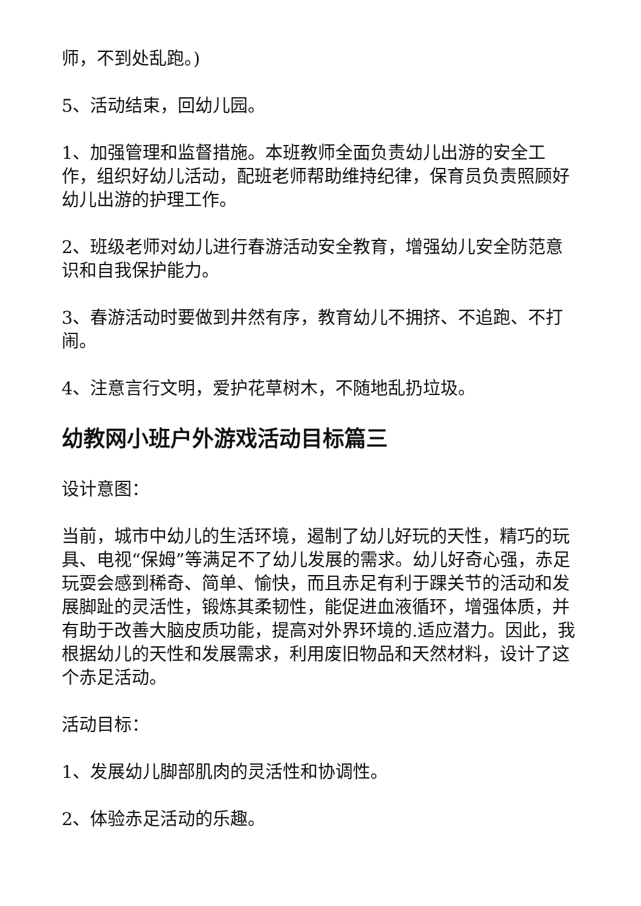师，不到处乱跑。)
5、活动结束，回幼儿园。
1、加强管理和监督措施。本班教师全面负责幼儿出游的安全工作，组织好幼儿活动，配班老师帮助维持纪律，保育员负责照顾好幼儿出游的护理工作。
2、班级老师对幼儿进行春游活动安全教育，增强幼儿安全防范意识和自我保护能力。
3、春游活动时要做到井然有序，教育幼儿不拥挤、不追跑、不打闹。
4、注意言行文明，爱护花草树木，不随地乱扔垃圾。
幼教网小班户外游戏活动目标篇三
设计意图：
当前，城市中幼儿的生活环境，遏制了幼儿好玩的天性，精巧的玩具、电视“保姆”等满足不了幼儿发展的需求。幼儿好奇心强，赤足玩耍会感到稀奇、简单、愉快，而且赤足有利于踝关节的活动和发展脚趾的灵活性，锻炼其柔韧性，能促进血液循环，增强体质，并有助于改善大脑皮质功能，提高对外界环境的.适应潜力。因此，我根据幼儿的天性和发展需求，利用废旧物品和天然材料，设计了这个赤足活动。
活动目标：
1、发展幼儿脚部肌肉的灵活性和协调性。
2、体验赤足活动的乐趣。